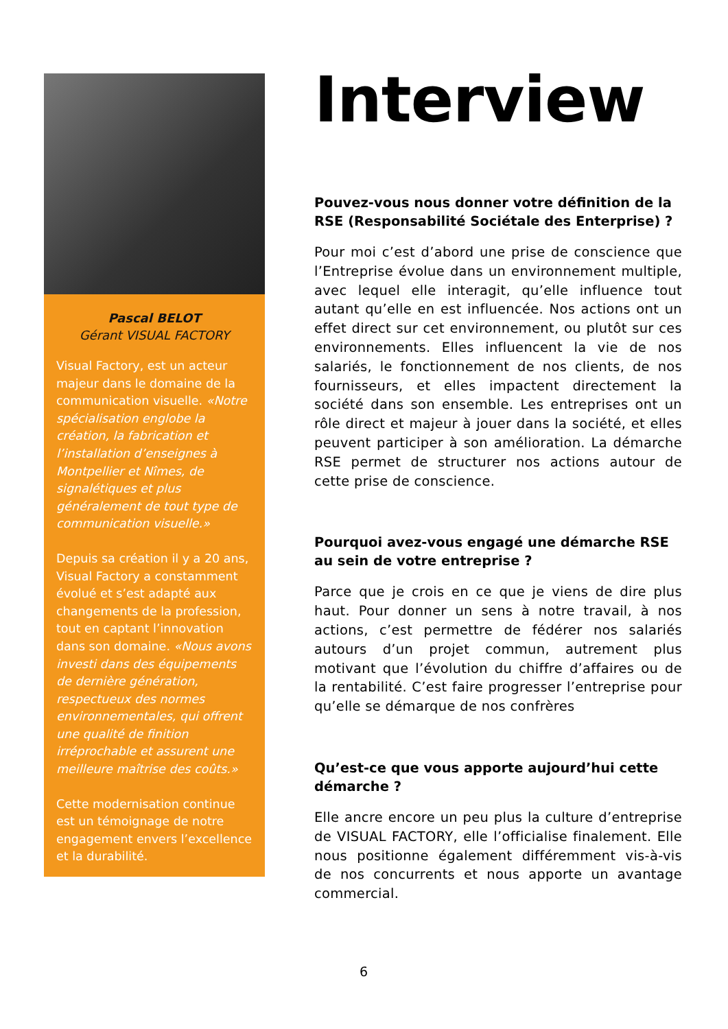Pascal BELOT
Gérant VISUAL FACTORY
Visual Factory, est un acteur majeur dans le domaine de la communication visuelle. «Notre spécialisation englobe la création, la fabrication et l’installation d’enseignes à Montpellier et Nîmes, de signalétiques et plus généralement de tout type de communication visuelle.»
Depuis sa création il y a 20 ans, Visual Factory a constamment évolué et s’est adapté aux changements de la profession, tout en captant l’innovation dans son domaine. «Nous avons investi dans des équipements de dernière génération, respectueux des normes environnementales, qui offrent une qualité de finition irréprochable et assurent une meilleure maîtrise des coûts.»
Cette modernisation continue est un témoignage de notre engagement envers l’excellence et la durabilité.
Interview
Pouvez-vous nous donner votre définition de la RSE (Responsabilité Sociétale des Enterprise) ?
Pour moi c’est d’abord une prise de conscience que l’Entreprise évolue dans un environnement multiple, avec lequel elle interagit, qu’elle influence tout autant qu’elle en est influencée. Nos actions ont un effet direct sur cet environnement, ou plutôt sur ces environnements. Elles influencent la vie de nos salariés, le fonctionnement de nos clients, de nos fournisseurs, et elles impactent directement la société dans son ensemble. Les entreprises ont un rôle direct et majeur à jouer dans la société, et elles peuvent participer à son amélioration. La démarche RSE permet de structurer nos actions autour de cette prise de conscience.
Pourquoi avez-vous engagé une démarche RSE au sein de votre entreprise ?
Parce que je crois en ce que je viens de dire plus haut. Pour donner un sens à notre travail, à nos actions, c’est permettre de fédérer nos salariés autours d’un projet commun, autrement plus motivant que l’évolution du chiffre d’affaires ou de la rentabilité. C’est faire progresser l’entreprise pour qu’elle se démarque de nos confrères
Qu’est-ce que vous apporte aujourd’hui cette démarche ?
Elle ancre encore un peu plus la culture d’entreprise de VISUAL FACTORY, elle l’officialise finalement. Elle nous positionne également différemment vis-à-vis de nos concurrents et nous apporte un avantage commercial.
6